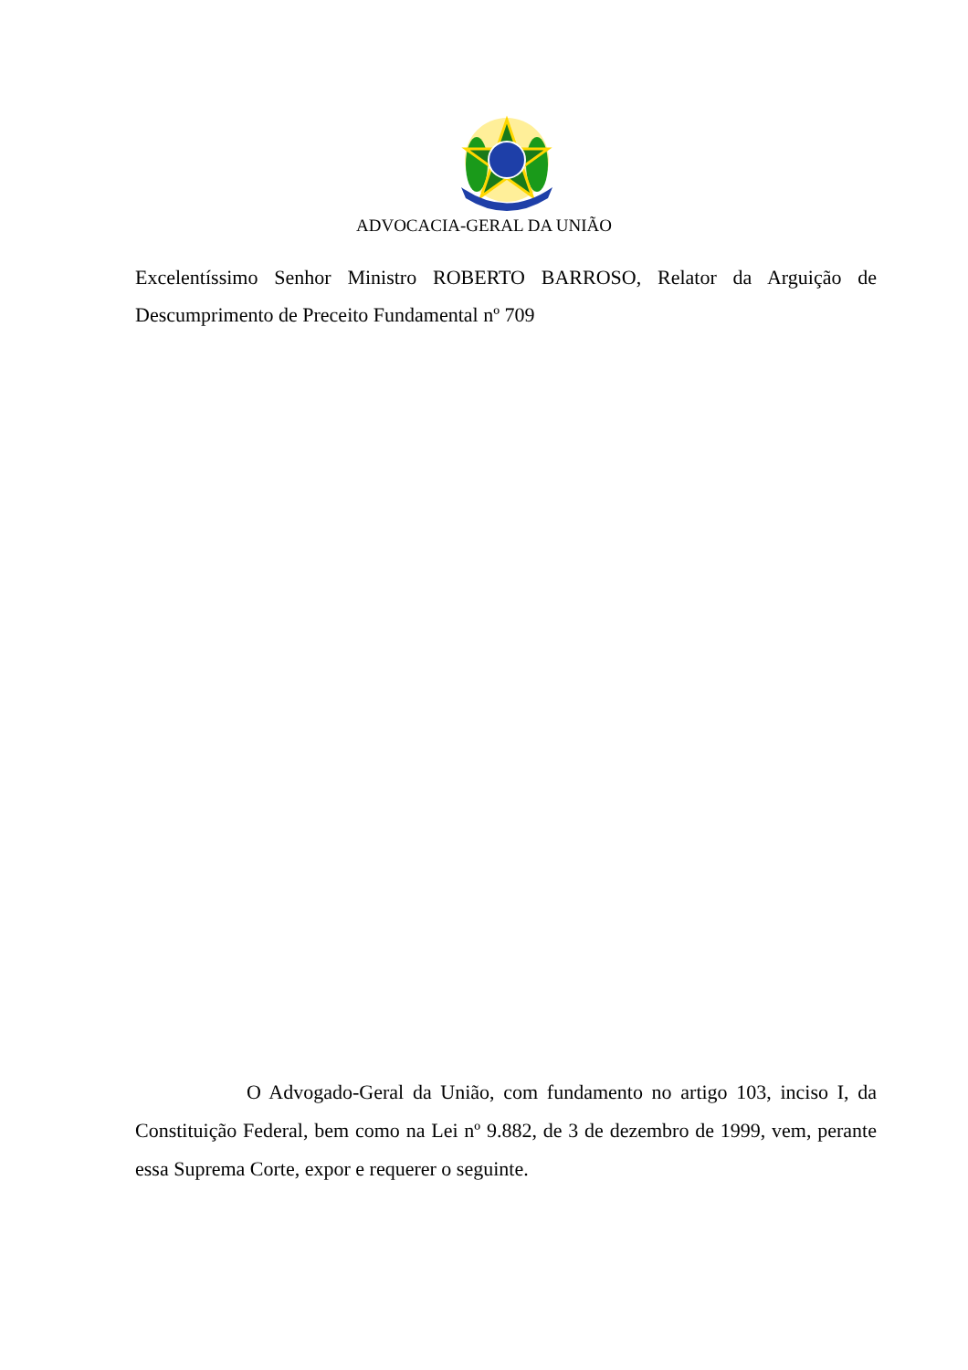ADVOCACIA-GERAL DA UNIÃO
Excelentíssimo Senhor Ministro ROBERTO BARROSO, Relator da Arguição de Descumprimento de Preceito Fundamental nº 709
O Advogado-Geral da União, com fundamento no artigo 103, inciso I, da Constituição Federal, bem como na Lei nº 9.882, de 3 de dezembro de 1999, vem, perante essa Suprema Corte, expor e requerer o seguinte.